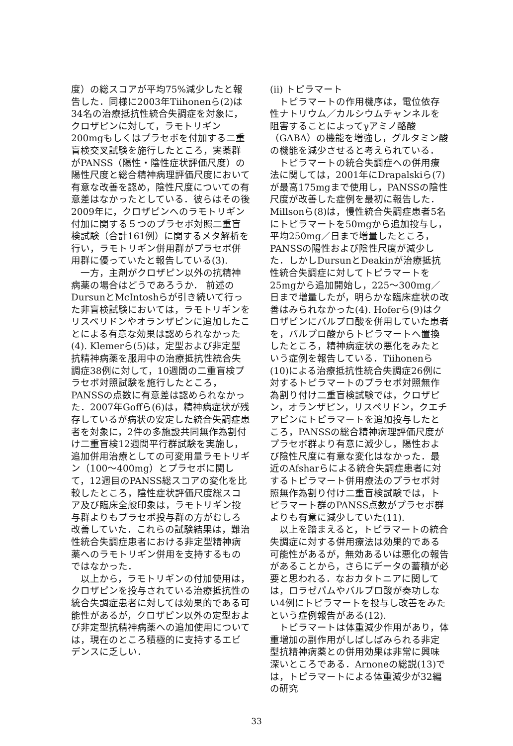度）の総スコアが平均75%減少したと報告した．同様に2003年Tiihonenら(2)は34名の治療抵抗性統合失調症を対象に，クロザピンに対して，ラモトリギン200mgもしくはプラセボを付加する二重盲検交叉試験を施行したところ，実薬群がPANSS（陽性・陰性症状評価尺度）の陽性尺度と総合精神病理評価尺度において有意な改善を認め，陰性尺度についての有意差はなかったとしている．彼らはその後2009年に，クロザピンへのラモトリギン付加に関する５つのプラセボ対照二重盲検試験（合計161例）に関するメタ解析を行い，ラモトリギン併用群がプラセボ併用群に優っていたと報告している(3).
一方，主剤がクロザピン以外の抗精神病薬の場合はどうであろうか． 前述のDursunとMcIntoshらが引き続いて行った非盲検試験においては，ラモトリギンをリスペリドンやオランザピンに追加したことによる有意な効果は認められなかった(4). Klemerら(5)は，定型および非定型抗精神病薬を服用中の治療抵抗性統合失調症38例に対して，10週間の二重盲検プラセボ対照試験を施行したところ，PANSSの点数に有意差は認められなかった．2007年Goffら(6)は，精神病症状が残存しているが病状の安定した統合失調症患者を対象に，2件の多施設共同無作為割付け二重盲検12週間平行群試験を実施し，追加併用治療としての可変用量ラモトリギン（100〜400mg）とプラセボに関して，12週目のPANSS総スコアの変化を比較したところ，陰性症状評価尺度総スコア及び臨床全般印象は，ラモトリギン投与群よりもプラセボ投与群の方がむしろ改善していた．これらの試験結果は，難治性統合失調症患者における非定型精神病薬へのラモトリギン併用を支持するものではなかった．
以上から，ラモトリギンの付加使用は，クロザピンを投与されている治療抵抗性の統合失調症患者に対しては効果的である可能性があるが，クロザピン以外の定型および非定型抗精神病薬への追加使用については，現在のところ積極的に支持するエビデンスに乏しい．
(ii) トピラマート
トピラマートの作用機序は，電位依存性ナトリウム／カルシウムチャンネルを阻害することによってγアミノ酪酸（GABA）の機能を増強し，グルタミン酸の機能を減少させると考えられている．
トピラマートの統合失調症への併用療法に関しては，2001年にDrapalskiら(7)が最高175mgまで使用し，PANSSの陰性尺度が改善した症例を最初に報告した．Millsonら(8)は，慢性統合失調症患者5名にトピラマートを50mgから追加投与し，平均250mg／日まで増量したところ，PANSSの陽性および陰性尺度が減少した．しかしDursunとDeakinが治療抵抗性統合失調症に対してトピラマートを25mgから追加開始し，225〜300mg／日まで増量したが，明らかな臨床症状の改善はみられなかった(4). Hoferら(9)はクロザピンにバルプロ酸を併用していた患者を，バルプロ酸からトピラマートへ置換したところ，精神病症状の悪化をみたという症例を報告している．Tiihonenら(10)による治療抵抗性統合失調症26例に対するトピラマートのプラセボ対照無作為割り付け二重盲検試験では，クロザピン，オランザピン，リスペリドン，クエチアピンにトピラマートを追加投与したところ，PANSSの総合精神病理評価尺度がプラセボ群より有意に減少し，陽性および陰性尺度に有意な変化はなかった．最近のAfsharらによる統合失調症患者に対するトピラマート併用療法のプラセボ対照無作為割り付け二重盲検試験では，トピラマート群のPANSS点数がプラセボ群よりも有意に減少していた(11).
以上を踏まえると，トピラマートの統合失調症に対する併用療法は効果的である可能性があるが，無効あるいは悪化の報告があることから，さらにデータの蓄積が必要と思われる．なおカタトニアに関しては，ロラゼパムやバルプロ酸が奏功しない4例にトピラマートを投与し改善をみたという症例報告がある(12).
トピラマートは体重減少作用があり，体重増加の副作用がしばしばみられる非定型抗精神病薬との併用効果は非常に興味深いところである．Arnoneの総説(13)では，トピラマートによる体重減少が32編の研究
33